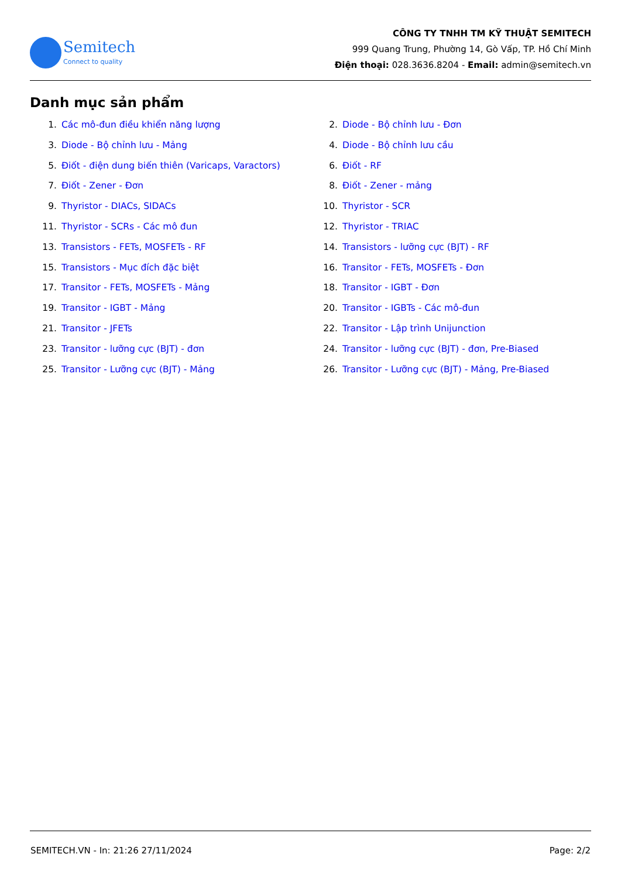Semitech
Connect to quality
CÔNG TY TNHH TM KỸ THUẬT SEMITECH
999 Quang Trung, Phường 14, Gò Vấp, TP. Hồ Chí Minh
Điện thoại: 028.3636.8204 - Email: admin@semitech.vn
Danh mục sản phẩm
1. Các mô-đun điều khiển năng lượng
2. Diode - Bộ chỉnh lưu - Đơn
3. Diode - Bộ chỉnh lưu - Mảng
4. Diode - Bộ chỉnh lưu cầu
5. Điốt - điện dung biến thiên (Varicaps, Varactors)
6. Điốt - RF
7. Điốt - Zener - Đơn
8. Điốt - Zener - mảng
9. Thyristor - DIACs, SIDACs
10. Thyristor - SCR
11. Thyristor - SCRs - Các mô đun
12. Thyristor - TRIAC
13. Transistors - FETs, MOSFETs - RF
14. Transistors - lưỡng cực (BJT) - RF
15. Transistors - Mục đích đặc biệt
16. Transitor - FETs, MOSFETs - Đơn
17. Transitor - FETs, MOSFETs - Mảng
18. Transitor - IGBT - Đơn
19. Transitor - IGBT - Mảng
20. Transitor - IGBTs - Các mô-đun
21. Transitor - JFETs
22. Transitor - Lập trình Unijunction
23. Transitor - lưỡng cực (BJT) - đơn
24. Transitor - lưỡng cực (BJT) - đơn, Pre-Biased
25. Transitor - Lưỡng cực (BJT) - Mảng
26. Transitor - Lưỡng cực (BJT) - Mảng, Pre-Biased
SEMITECH.VN - In: 21:26 27/11/2024 Page: 2/2